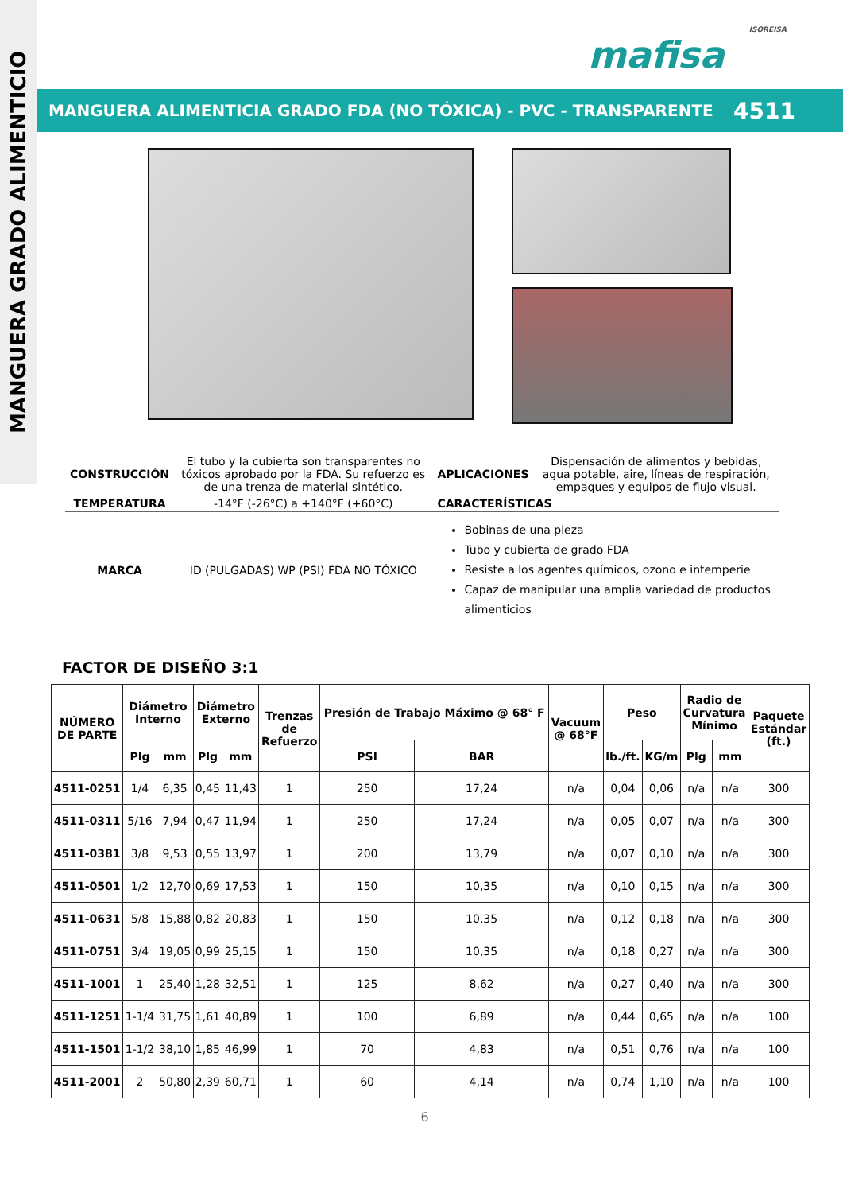MANGUERA GRADO ALIMENTICIO
ISOREISA
mafisa
MANGUERA ALIMENTICIA GRADO FDA (NO TÓXICA) - PVC - TRANSPARENTE 4511
| CONSTRUCCIÓN | El tubo y la cubierta son transparentes no tóxicos aprobado por la FDA. Su refuerzo es de una trenza de material sintético. | APLICACIONES | Dispensación de alimentos y bebidas, agua potable, aire, líneas de respiración, empaques y equipos de flujo visual. |
| TEMPERATURA | -14°F (-26°C) a +140°F (+60°C) | CARACTERÍSTICAS | |
| MARCA | ID (PULGADAS) WP (PSI) FDA NO TÓXICO | Bobinas de una pieza Tubo y cubierta de grado FDA Resiste a los agentes químicos, ozono e intemperie Capaz de manipular una amplia variedad de productos alimenticios | |
FACTOR DE DISEÑO 3:1
| NÚMERO DE PARTE | Diámetro Interno | | Diámetro Externo | | Trenzas de Refuerzo | Presión de Trabajo Máximo @ 68° F | | Vacuum @ 68°F | Peso | | Radio de Curvatura Mínimo | | Paquete Estándar (ft.) |
| --- | --- | --- | --- | --- | --- | --- | --- | --- | --- | --- | --- | --- | --- |
| | Plg | mm | Plg | mm | | PSI | BAR | | lb./ft. | KG/m | Plg | mm | |
| 4511-0251 | 1/4 | 6,35 | 0,45 | 11,43 | 1 | 250 | 17,24 | n/a | 0,04 | 0,06 | n/a | n/a | 300 |
| 4511-0311 | 5/16 | 7,94 | 0,47 | 11,94 | 1 | 250 | 17,24 | n/a | 0,05 | 0,07 | n/a | n/a | 300 |
| 4511-0381 | 3/8 | 9,53 | 0,55 | 13,97 | 1 | 200 | 13,79 | n/a | 0,07 | 0,10 | n/a | n/a | 300 |
| 4511-0501 | 1/2 | 12,70 | 0,69 | 17,53 | 1 | 150 | 10,35 | n/a | 0,10 | 0,15 | n/a | n/a | 300 |
| 4511-0631 | 5/8 | 15,88 | 0,82 | 20,83 | 1 | 150 | 10,35 | n/a | 0,12 | 0,18 | n/a | n/a | 300 |
| 4511-0751 | 3/4 | 19,05 | 0,99 | 25,15 | 1 | 150 | 10,35 | n/a | 0,18 | 0,27 | n/a | n/a | 300 |
| 4511-1001 | 1 | 25,40 | 1,28 | 32,51 | 1 | 125 | 8,62 | n/a | 0,27 | 0,40 | n/a | n/a | 300 |
| 4511-1251 | 1-1/4 | 31,75 | 1,61 | 40,89 | 1 | 100 | 6,89 | n/a | 0,44 | 0,65 | n/a | n/a | 100 |
| 4511-1501 | 1-1/2 | 38,10 | 1,85 | 46,99 | 1 | 70 | 4,83 | n/a | 0,51 | 0,76 | n/a | n/a | 100 |
| 4511-2001 | 2 | 50,80 | 2,39 | 60,71 | 1 | 60 | 4,14 | n/a | 0,74 | 1,10 | n/a | n/a | 100 |
6